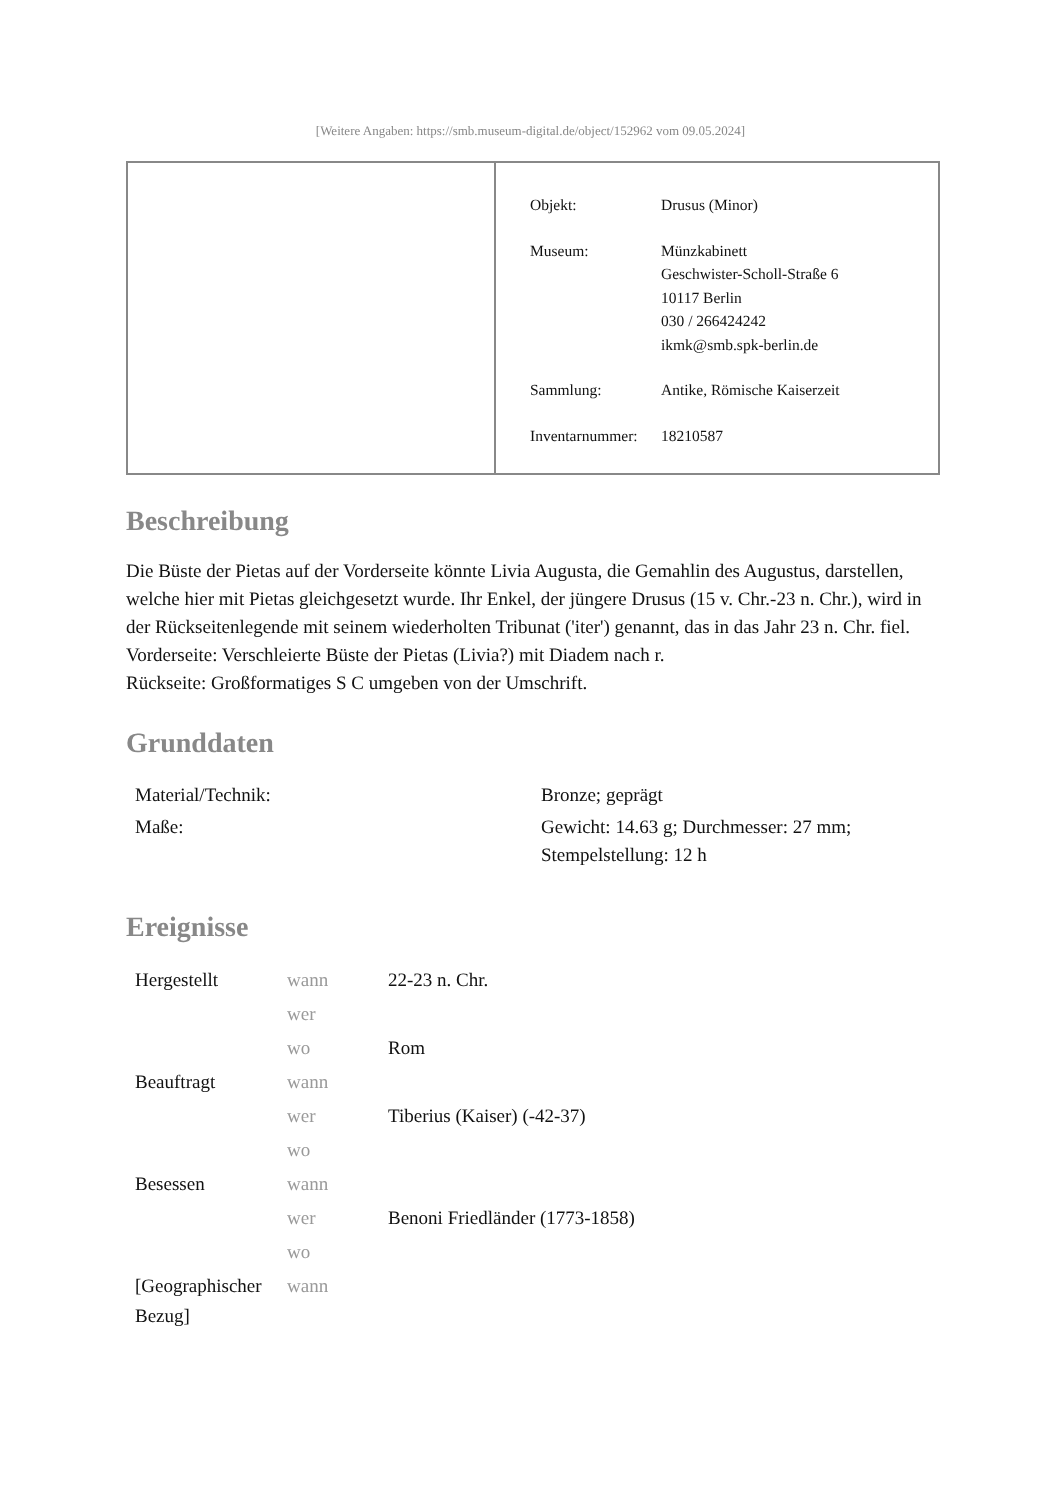[Weitere Angaben: https://smb.museum-digital.de/object/152962 vom 09.05.2024]
| Objekt: | Drusus (Minor) |
| Museum: | Münzkabinett Geschwister-Scholl-Straße 6 10117 Berlin 030 / 266424242 ikmk@smb.spk-berlin.de |
| Sammlung: | Antike, Römische Kaiserzeit |
| Inventarnummer: | 18210587 |
Beschreibung
Die Büste der Pietas auf der Vorderseite könnte Livia Augusta, die Gemahlin des Augustus, darstellen, welche hier mit Pietas gleichgesetzt wurde. Ihr Enkel, der jüngere Drusus (15 v. Chr.-23 n. Chr.), wird in der Rückseitenlegende mit seinem wiederholten Tribunat ('iter') genannt, das in das Jahr 23 n. Chr. fiel.
Vorderseite: Verschleierte Büste der Pietas (Livia?) mit Diadem nach r.
Rückseite: Großformatiges S C umgeben von der Umschrift.
Grunddaten
| Material/Technik: | Bronze; geprägt |
| Maße: | Gewicht: 14.63 g; Durchmesser: 27 mm; Stempelstellung: 12 h |
Ereignisse
| Hergestellt | wann | 22-23 n. Chr. |
| | wer | |
| | wo | Rom |
| Beauftragt | wann | |
| | wer | Tiberius (Kaiser) (-42-37) |
| | wo | |
| Besessen | wann | |
| | wer | Benoni Friedländer (1773-1858) |
| | wo | |
| [Geographischer Bezug] | wann | |